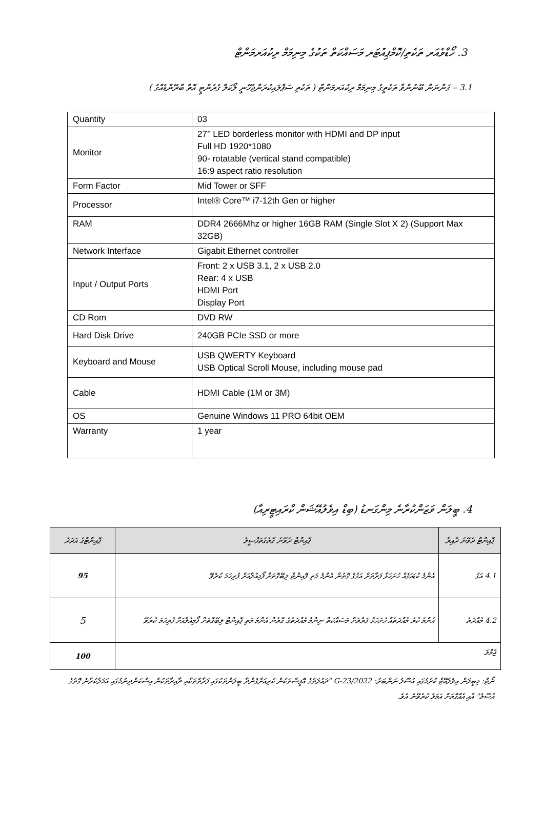3. ހޯޑްވެއަރ ތަކެތި/ކޮމްޕިއުޓަރ މަސައްކަތް ތަކުގެ މިނިމަމް ރިކުއަރމަންޓް
3.1 – ގަންނަން ބޭނުންވާ ތަކެތީގެ މިނިމަމް ރިކުއަރމަންޓް ( ތަކެތި ސަޕްލައިކުރަންޖެހޭނީ ލޯކަލް ގެރެންޓީ އޮތް ބްރޭންޑެއްގެ )
| Quantity | 03 |
| Monitor | 27’’ LED borderless monitor with HDMI and DP input Full HD 1920*1080 90◦ rotatable (vertical stand compatible) 16:9 aspect ratio resolution |
| Form Factor | Mid Tower or SFF |
| Processor | Intel® Core™ i7-12th Gen or higher |
| RAM | DDR4 2666Mhz or higher 16GB RAM (Single Slot X 2) (Support Max 32GB) |
| Network Interface | Gigabit Ethernet controller |
| Input / Output Ports | Front: 2 x USB 3.1, 2 x USB 2.0 Rear: 4 x USB HDMI Port Display Port |
| CD Rom | DVD RW |
| Hard Disk Drive | 240GB PCIe SSD or more |
| Keyboard and Mouse | USB QWERTY Keyboard USB Optical Scroll Mouse, including mouse pad |
| Cable | HDMI Cable (1M or 3M) |
| OS | Genuine Windows 11 PRO 64bit OEM |
| Warranty | 1 year |
4. ބީލަން ވަޒަންކުރާނެ މިންގަނޑު (ބިޑް އިވެލުއޭޝަން ކްރައިޓީރިއާ)
| ޕޮއިންޓް ދެވޭނެ ދާއިރާ | ޕޮއިންޓް ދެވޭނެ ގޮތުގެތަފްސީލު | ޕޮއިންޓްގެ އަދަދު |
| --- | --- | --- |
| 4.1 އަގު | އެންމެ ކުޑައަގެއް ހުށަހަޅާ ފަރާތަށް އަގުގެ ގޮތުން އެންމެ މަތި ޕޮއިންޓް ލިބޭގޮތަށް ފޯމިއުލާއަށް ފުރިހަމަ ކުރެވޭ | 95 |
| 4.2 މުއްދަތު | އެންމެ ކުރު މުއްދަތެއް ހުށަހަޅާ ފަރާތަށް މަސައްކަތް ނިންމާ މުއްދަތުގެ ގޮތުން އެންމެ މަތި ޕޮއިންޓް ލިބޭގޮތަށް ފޯމިއުލާއަށް ފުރިހަމަ ކުރެވޭ | 5 |
| ޖުމްލަ | | 100 |
ނޯޓް: މިބީލަން އިވެލުއޭޓް ކުރުމުގައި އުސޫލު ނަންބަރު: 2022/G-23 "ދައުލަތުގެ އޮފީސްތަކުން ކުރިއަށްގެންދާ ބީލަންތަކުގައި ފަރާތްތަކާއި ދާއިރާތަކުން އިސްކަންދިނުމުގައި އަމަލުކުރާނެ ގޮތުގެ އުސޫލު" އާއި އެއްގޮތަށް އަމަލު ކުރެވޭނެ އެވެ.